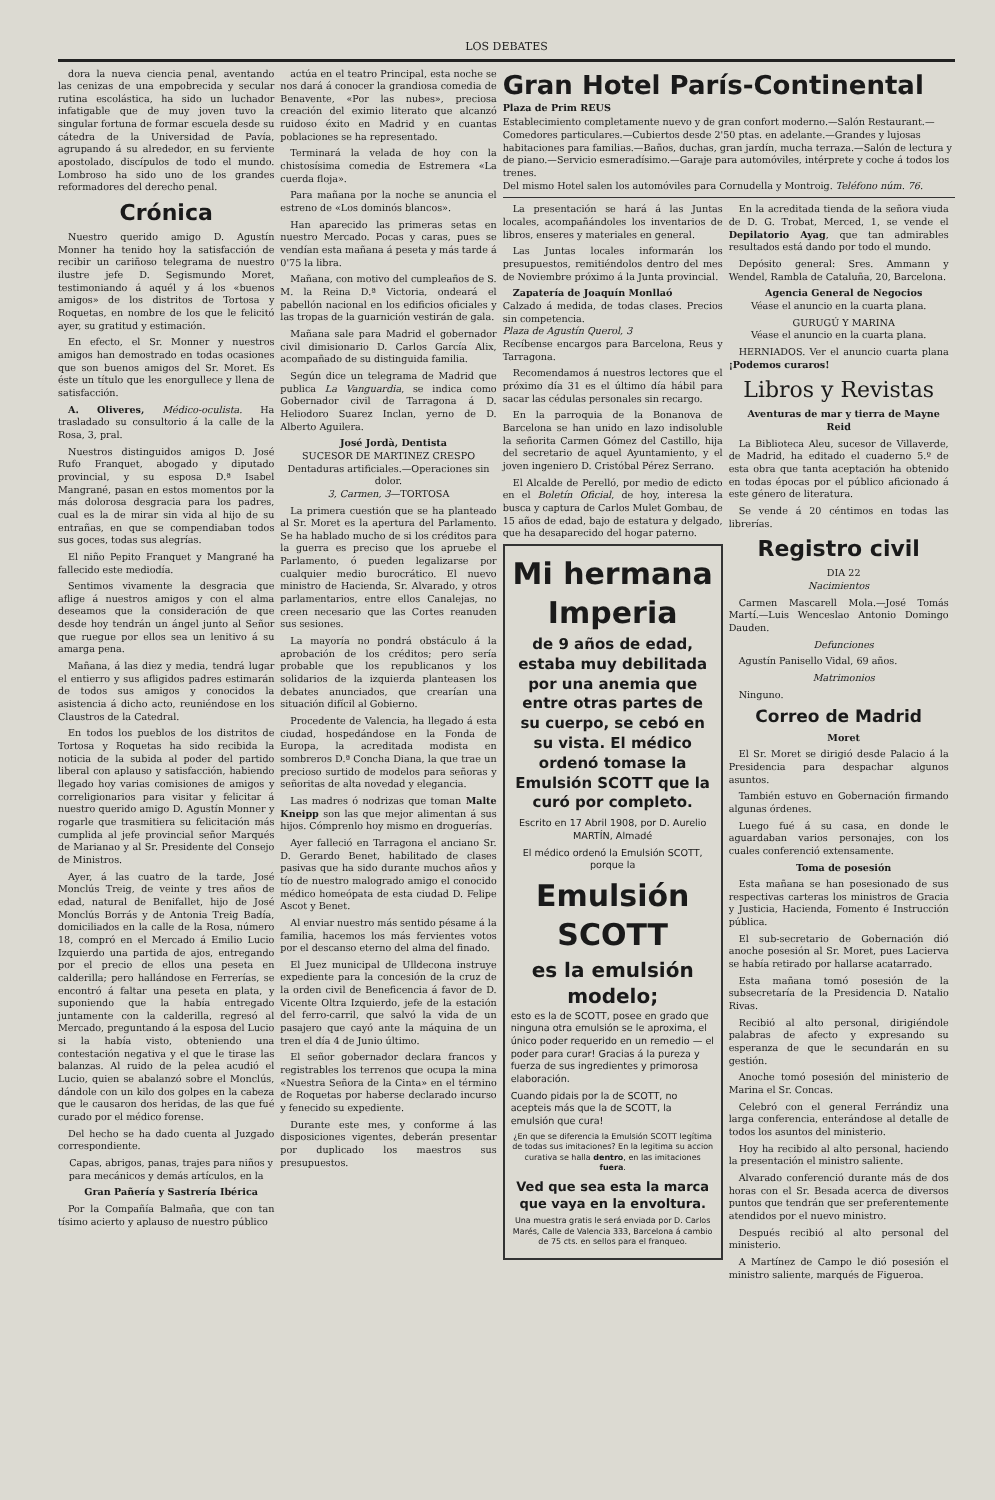LOS DEBATES
dora la nueva ciencia penal, aventando las cenizas de una empobrecida y secular rutina escolástica, ha sido un luchador infatigable que de muy joven tuvo la singular fortuna de formar escuela desde su cátedra de la Universidad de Pavía, agrupando á su alrededor, en su ferviente apostolado, discípulos de todo el mundo. Lombroso ha sido uno de los grandes reformadores del derecho penal.
Crónica
Nuestro querido amigo D. Agustín Monner ha tenido hoy la satisfacción de recibir un cariñoso telegrama de nuestro ilustre jefe D. Segismundo Moret, testimoniando á aquél y á los «buenos amigos» de los distritos de Tortosa y Roquetas, en nombre de los que le felicitó ayer, su gratitud y estimación.
En efecto, el Sr. Monner y nuestros amigos han demostrado en todas ocasiones que son buenos amigos del Sr. Moret. Es éste un título que les enorgullece y llena de satisfacción.
A. Oliveres, Médico-oculista. Ha trasladado su consultorio á la calle de la Rosa, 3, pral.
Nuestros distinguidos amigos D. José Rufo Franquet, abogado y diputado provincial, y su esposa D.ª Isabel Mangrané, pasan en estos momentos por la más dolorosa desgracia para los padres, cual es la de mirar sin vida al hijo de su entrañas, en que se compendiaban todos sus goces, todas sus alegrías.
El niño Pepito Franquet y Mangrané ha fallecido este mediodía.
Sentimos vivamente la desgracia que aflige á nuestros amigos y con el alma deseamos que la consideración de que desde hoy tendrán un ángel junto al Señor que ruegue por ellos sea un lenitivo á su amarga pena.
Mañana, á las diez y media, tendrá lugar el entierro y sus afligidos padres estimarán de todos sus amigos y conocidos la asistencia á dicho acto, reuniéndose en los Claustros de la Catedral.
En todos los pueblos de los distritos de Tortosa y Roquetas ha sido recibida la noticia de la subida al poder del partido liberal con aplauso y satisfacción, habiendo llegado hoy varias comisiones de amigos y correligionarios para visitar y felicitar á nuestro querido amigo D. Agustín Monner y rogarle que trasmitiera su felicitación más cumplida al jefe provincial señor Marqués de Marianao y al Sr. Presidente del Consejo de Ministros.
Ayer, á las cuatro de la tarde, José Monclús Treig, de veinte y tres años de edad, natural de Benifallet, hijo de José Monclús Borrás y de Antonia Treig Badía, domiciliados en la calle de la Rosa, número 18, compró en el Mercado á Emilio Lucio Izquierdo una partida de ajos, entregando por el precio de ellos una peseta en calderilla; pero hallándose en Ferrerías, se encontró á faltar una peseta en plata, y suponiendo que la había entregado juntamente con la calderilla, regresó al Mercado, preguntando á la esposa del Lucio si la había visto, obteniendo una contestación negativa y el que le tirase las balanzas. Al ruido de la pelea acudió el Lucio, quien se abalanzó sobre el Monclús, dándole con un kilo dos golpes en la cabeza que le causaron dos heridas, de las que fué curado por el médico forense.
Del hecho se ha dado cuenta al Juzgado correspondiente.
Capas, abrigos, panas, trajes para niños y para mecánicos y demás artículos, en la
Gran Pañería y Sastrería Ibérica
Por la Compañía Balmaña, que con tan tísimo acierto y aplauso de nuestro público
actúa en el teatro Principal, esta noche se nos dará á conocer la grandiosa comedia de Benavente, «Por las nubes», preciosa creación del eximio literato que alcanzó ruidoso éxito en Madrid y en cuantas poblaciones se ha representado.
Terminará la velada de hoy con la chistosísima comedia de Estremera «La cuerda floja».
Para mañana por la noche se anuncia el estreno de «Los dominós blancos».
Han aparecido las primeras setas en nuestro Mercado. Pocas y caras, pues se vendían esta mañana á peseta y más tarde á 0'75 la libra.
Mañana, con motivo del cumpleaños de S. M. la Reina D.ª Victoria, ondeará el pabellón nacional en los edificios oficiales y las tropas de la guarnición vestirán de gala.
Mañana sale para Madrid el gobernador civil dimisionario D. Carlos García Alix, acompañado de su distinguida familia.
Según dice un telegrama de Madrid que publica La Vanguardia, se indica como Gobernador civil de Tarragona á D. Heliodoro Suarez Inclan, yerno de D. Alberto Aguilera.
José Jordà, Dentista
SUCESOR DE MARTINEZ CRESPO
Dentaduras artificiales.—Operaciones sin dolor.
3, Carmen, 3—TORTOSA
La primera cuestión que se ha planteado al Sr. Moret es la apertura del Parlamento. Se ha hablado mucho de si los créditos para la guerra es preciso que los apruebe el Parlamento, ó pueden legalizarse por cualquier medio burocrático. El nuevo ministro de Hacienda, Sr. Alvarado, y otros parlamentarios, entre ellos Canalejas, no creen necesario que las Cortes reanuden sus sesiones.
La mayoría no pondrá obstáculo á la aprobación de los créditos; pero sería probable que los republicanos y los solidarios de la izquierda planteasen los debates anunciados, que crearían una situación difícil al Gobierno.
Procedente de Valencia, ha llegado á esta ciudad, hospedándose en la Fonda de Europa, la acreditada modista en sombreros D.ª Concha Diana, la que trae un precioso surtido de modelos para señoras y señoritas de alta novedad y elegancia.
Las madres ó nodrizas que toman Malte Kneipp son las que mejor alimentan á sus hijos. Cómprenlo hoy mismo en droguerías.
Ayer falleció en Tarragona el anciano Sr. D. Gerardo Benet, habilitado de clases pasivas que ha sido durante muchos años y tío de nuestro malogrado amigo el conocido médico homeópata de esta ciudad D. Felipe Ascot y Benet.
Al enviar nuestro más sentido pésame á la familia, hacemos los más fervientes votos por el descanso eterno del alma del finado.
El Juez municipal de Ulldecona instruye expediente para la concesión de la cruz de la orden civil de Beneficencia á favor de D. Vicente Oltra Izquierdo, jefe de la estación del ferro-carril, que salvó la vida de un pasajero que cayó ante la máquina de un tren el día 4 de Junio último.
El señor gobernador declara francos y registrables los terrenos que ocupa la mina «Nuestra Señora de la Cinta» en el término de Roquetas por haberse declarado incurso y fenecido su expediente.
Durante este mes, y conforme á las disposiciones vigentes, deberán presentar por duplicado los maestros sus presupuestos.
Gran Hotel París-Continental Plaza de Prim REUS
Establecimiento completamente nuevo y de gran confort moderno.—Salón Restaurant.—Comedores particulares.—Cubiertos desde 2'50 ptas. en adelante.—Grandes y lujosas habitaciones para familias.—Baños, duchas, gran jardín, mucha terraza.—Salón de lectura y de piano.—Servicio esmeradísimo.—Garaje para automóviles, intérprete y coche á todos los trenes.
Del mismo Hotel salen los automóviles para Cornudella y Montroig. Teléfono núm. 76.
La presentación se hará á las Juntas locales, acompañándoles los inventarios de libros, enseres y materiales en general.
Las Juntas locales informarán los presupuestos, remitiéndolos dentro del mes de Noviembre próximo á la Junta provincial.
Zapatería de Joaquín Monllaó
Calzado á medida, de todas clases. Precios sin competencia.
Plaza de Agustín Querol, 3
Recíbense encargos para Barcelona, Reus y Tarragona.
Recomendamos á nuestros lectores que el próximo día 31 es el último día hábil para sacar las cédulas personales sin recargo.
En la parroquia de la Bonanova de Barcelona se han unido en lazo indisoluble la señorita Carmen Gómez del Castillo, hija del secretario de aquel Ayuntamiento, y el joven ingeniero D. Cristóbal Pérez Serrano.
El Alcalde de Perelló, por medio de edicto en el Boletín Oficial, de hoy, interesa la busca y captura de Carlos Mulet Gombau, de 15 años de edad, bajo de estatura y delgado, que ha desaparecido del hogar paterno.
Mi hermana Imperia
de 9 años de edad, estaba muy debilitada por una anemia que entre otras partes de su cuerpo, se cebó en su vista. El médico ordenó tomase la Emulsión SCOTT que la curó por completo.
Escrito en 17 Abril 1908, por D. Aurelio MARTÍN, Almadé
El médico ordenó la Emulsión SCOTT, porque la
Emulsión SCOTT
es la emulsión modelo;
esto es la de SCOTT, posee en grado que ninguna otra emulsión se le aproxima, el único poder requerido en un remedio — el poder para curar! Gracias á la pureza y fuerza de sus ingredientes y primorosa elaboración.
Cuando pidais por la de SCOTT, no acepteis más que la de SCOTT, la emulsión que cura!
¿En que se diferencia la Emulsión SCOTT legítima de todas sus imitaciones? En la legitima su accion curativa se halla dentro, en las imitaciones fuera.
Ved que sea esta la marca que vaya en la envoltura.
Una muestra gratis le será enviada por D. Carlos Marés, Calle de Valencia 333, Barcelona á cambio de 75 cts. en sellos para el franqueo.
En la acreditada tienda de la señora viuda de D. G. Trobat, Merced, 1, se vende el Depilatorio Ayag, que tan admirables resultados está dando por todo el mundo.
Depósito general: Sres. Ammann y Wendel, Rambla de Cataluña, 20, Barcelona.
Agencia General de Negocios
Véase el anuncio en la cuarta plana.
GURUGÚ Y MARINA
Véase el anuncio en la cuarta plana.
HERNIADOS. Ver el anuncio cuarta plana ¡Podemos curaros!
Libros y Revistas
Aventuras de mar y tierra de Mayne Reid
La Biblioteca Aleu, sucesor de Villaverde, de Madrid, ha editado el cuaderno 5.º de esta obra que tanta aceptación ha obtenido en todas épocas por el público aficionado á este género de literatura.
Se vende á 20 céntimos en todas las librerías.
Registro civil
DIA 22
Nacimientos
Carmen Mascarell Mola.—José Tomás Martí.—Luis Wenceslao Antonio Domingo Dauden.
Defunciones
Agustín Panisello Vidal, 69 años.
Matrimonios
Ninguno.
Correo de Madrid
Moret
El Sr. Moret se dirigió desde Palacio á la Presidencia para despachar algunos asuntos.
También estuvo en Gobernación firmando algunas órdenes.
Luego fué á su casa, en donde le aguardaban varios personajes, con los cuales conferenció extensamente.
Toma de posesión
Esta mañana se han posesionado de sus respectivas carteras los ministros de Gracia y Justicia, Hacienda, Fomento é Instrucción pública.
El sub-secretario de Gobernación dió anoche posesión al Sr. Moret, pues Lacierva se había retirado por hallarse acatarrado.
Esta mañana tomó posesión de la subsecretaría de la Presidencia D. Natalio Rivas.
Recibió al alto personal, dirigiéndole palabras de afecto y expresando su esperanza de que le secundarán en su gestión.
Anoche tomó posesión del ministerio de Marina el Sr. Concas.
Celebró con el general Ferrándiz una larga conferencia, enterándose al detalle de todos los asuntos del ministerio.
Hoy ha recibido al alto personal, haciendo la presentación el ministro saliente.
Alvarado conferenció durante más de dos horas con el Sr. Besada acerca de diversos puntos que tendrán que ser preferentemente atendidos por el nuevo ministro.
Después recibió al alto personal del ministerio.
A Martínez de Campo le dió posesión el ministro saliente, marqués de Figueroa.